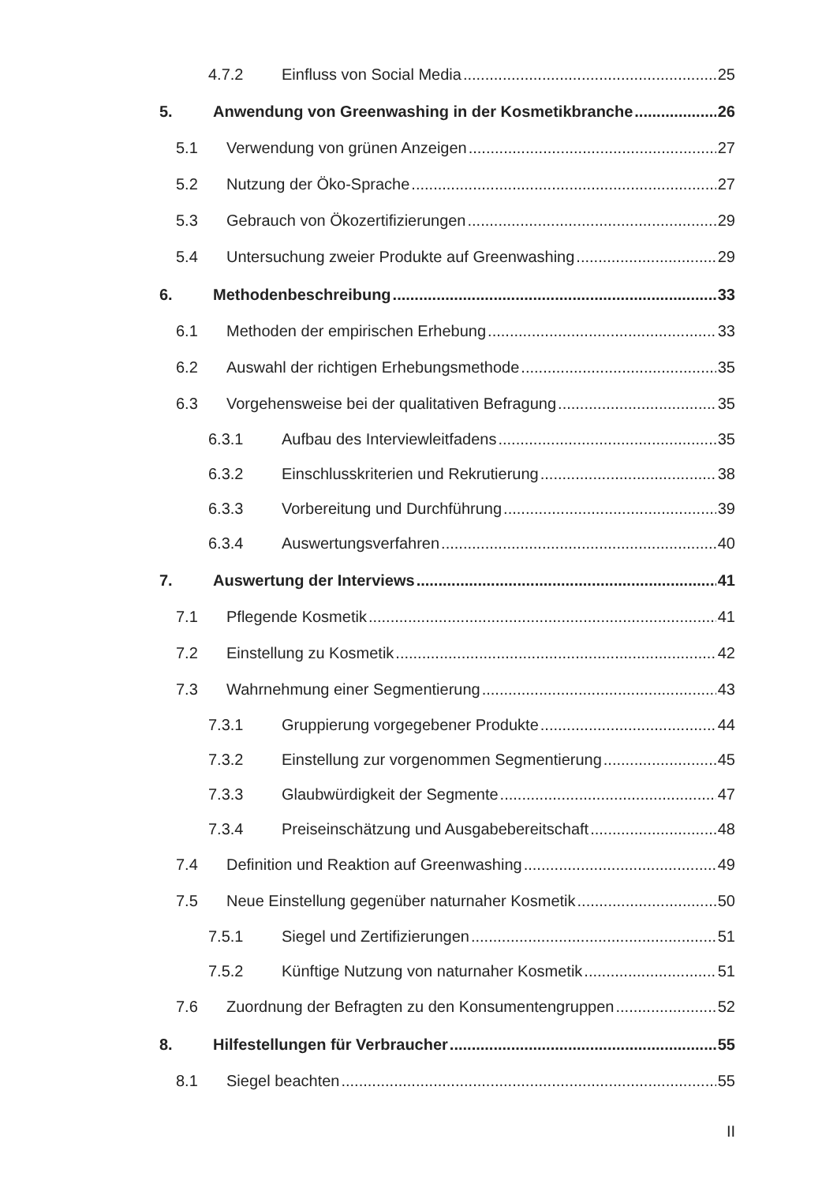4.7.2 Einfluss von Social Media 25
5. Anwendung von Greenwashing in der Kosmetikbranche 26
5.1 Verwendung von grünen Anzeigen 27
5.2 Nutzung der Öko-Sprache 27
5.3 Gebrauch von Ökozertifizierungen 29
5.4 Untersuchung zweier Produkte auf Greenwashing 29
6. Methodenbeschreibung 33
6.1 Methoden der empirischen Erhebung 33
6.2 Auswahl der richtigen Erhebungsmethode 35
6.3 Vorgehensweise bei der qualitativen Befragung 35
6.3.1 Aufbau des Interviewleitfadens 35
6.3.2 Einschlusskriterien und Rekrutierung 38
6.3.3 Vorbereitung und Durchführung 39
6.3.4 Auswertungsverfahren 40
7. Auswertung der Interviews 41
7.1 Pflegende Kosmetik 41
7.2 Einstellung zu Kosmetik 42
7.3 Wahrnehmung einer Segmentierung 43
7.3.1 Gruppierung vorgegebener Produkte 44
7.3.2 Einstellung zur vorgenommen Segmentierung 45
7.3.3 Glaubwürdigkeit der Segmente 47
7.3.4 Preiseinschätzung und Ausgabebereitschaft 48
7.4 Definition und Reaktion auf Greenwashing 49
7.5 Neue Einstellung gegenüber naturnaher Kosmetik 50
7.5.1 Siegel und Zertifizierungen 51
7.5.2 Künftige Nutzung von naturnaher Kosmetik 51
7.6 Zuordnung der Befragten zu den Konsumentengruppen 52
8. Hilfestellungen für Verbraucher 55
8.1 Siegel beachten 55
II